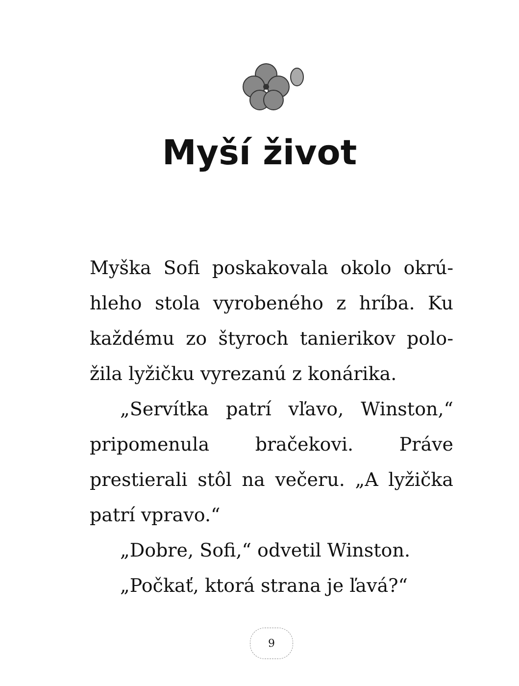Myší život
Myška Sofi poskakovala okolo okrú­hleho stola vyrobeného z hríba. Ku každému zo štyroch tanierikov polo­žila lyžičku vyrezanú z konárika.
„Servítka patrí vľavo, Winston,“ pri­pomenula bračekovi. Práve prestierali stôl na večeru. „A lyžička patrí vpravo.“
„Dobre, Sofi,“ odvetil Winston.
„Počkať, ktorá strana je ľavá?“
9